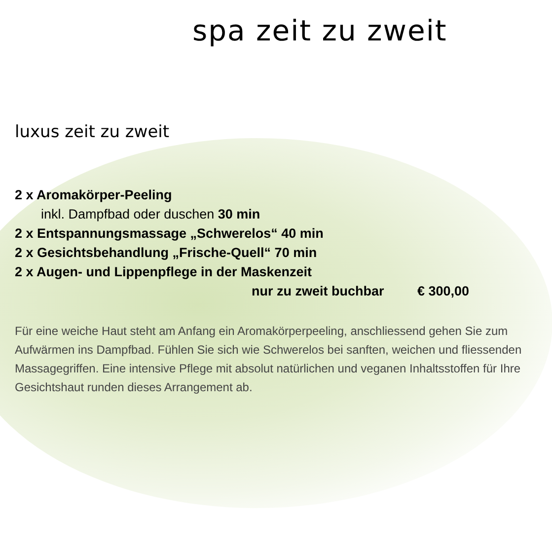spa zeit zu zweit
luxus zeit zu zweit
2 x Aromakörper-Peeling
inkl. Dampfbad oder duschen 30 min
2 x Entspannungsmassage „Schwerelos“ 40 min
2 x Gesichtsbehandlung „Frische-Quell“ 70 min
2 x Augen- und Lippenpflege in der Maskenzeit
nur zu zweit buchbar € 300,00
Für eine weiche Haut steht am Anfang ein Aromakörperpeeling, anschliessend gehen Sie zum Aufwärmen ins Dampfbad. Fühlen Sie sich wie Schwerelos bei sanften, weichen und fliessenden Massagegriffen. Eine intensive Pflege mit absolut natürlichen und veganen Inhaltsstoffen für Ihre Gesichtshaut runden dieses Arrangement ab.